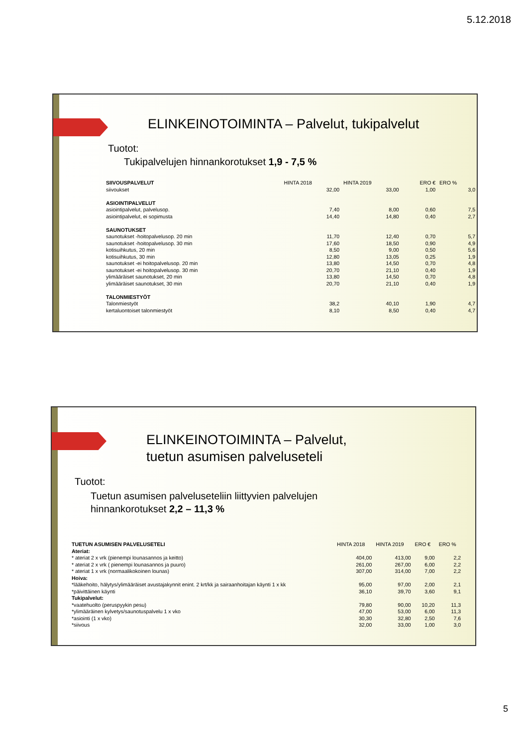5.12.2018
ELINKEINOTOIMINTA – Palvelut, tukipalvelut
Tuotot:
Tukipalvelujen hinnankorotukset 1,9 - 7,5 %
| SIIVOUSPALVELUT | HINTA 2018 | HINTA 2019 | ERO € | ERO % |
| --- | --- | --- | --- | --- |
| siivoukset | 32,00 | 33,00 | 1,00 | 3,0 |
| ASIOINTIPALVELUT | | | | |
| asiointipalvelut, palvelusop. | 7,40 | 8,00 | 0,60 | 7,5 |
| asiointipalvelut, ei sopimusta | 14,40 | 14,80 | 0,40 | 2,7 |
| SAUNOTUKSET | | | | |
| saunotukset -hoitopalvelusop. 20 min | 11,70 | 12,40 | 0,70 | 5,7 |
| saunotukset -hoitopalvelusop. 30 min | 17,60 | 18,50 | 0,90 | 4,9 |
| kotisuihkutus, 20 min | 8,50 | 9,00 | 0,50 | 5,6 |
| kotisuihkutus, 30 min | 12,80 | 13,05 | 0,25 | 1,9 |
| saunotukset -ei hoitopalvelusop. 20 min | 13,80 | 14,50 | 0,70 | 4,8 |
| saunotukset -ei hoitopalvelusop. 30 min | 20,70 | 21,10 | 0,40 | 1,9 |
| ylimääräiset saunotukset, 20 min | 13,80 | 14,50 | 0,70 | 4,8 |
| ylimääräiset saunotukset, 30 min | 20,70 | 21,10 | 0,40 | 1,9 |
| TALONMIESTYÖT | | | | |
| Talonmiestyöt | 38,2 | 40,10 | 1,90 | 4,7 |
| kertaluontoiset talonmiestyöt | 8,10 | 8,50 | 0,40 | 4,7 |
ELINKEINOTOIMINTA – Palvelut,
tuetun asumisen palveluseteli
Tuotot:
Tuetun asumisen palveluseteliin liittyvien palvelujen
hinnankorotukset 2,2 – 11,3 %
| TUETUN ASUMISEN PALVELUSETELI | HINTA 2018 | HINTA 2019 | ERO € | ERO % |
| --- | --- | --- | --- | --- |
| Ateriat: | | | | |
| * ateriat 2 x vrk (pienempi lounasannos ja keitto) | 404,00 | 413,00 | 9,00 | 2,2 |
| * ateriat 2 x vrk ( pienempi lounasannos ja puuro) | 261,00 | 267,00 | 6,00 | 2,2 |
| * ateriat 1 x vrk (normaalikokoinen lounas) | 307,00 | 314,00 | 7,00 | 2,2 |
| Hoiva: | | | | |
| *lääkehoito, hälytys/ylimääräiset avustajakynnit enint. 2 krt/kk ja sairaanhoitajan käynti 1 x kk | 95,00 | 97,00 | 2,00 | 2,1 |
| *päivittäinen käynti | 36,10 | 39,70 | 3,60 | 9,1 |
| Tukipalvelut: | | | | |
| *vaatehuolto (peruspyykin pesu) | 79,80 | 90,00 | 10,20 | 11,3 |
| *ylimääräinen kylvetys/saunotuspalvelu 1 x vko | 47,00 | 53,00 | 6,00 | 11,3 |
| *asiointi (1 x vko) | 30,30 | 32,80 | 2,50 | 7,6 |
| *siivous | 32,00 | 33,00 | 1,00 | 3,0 |
5